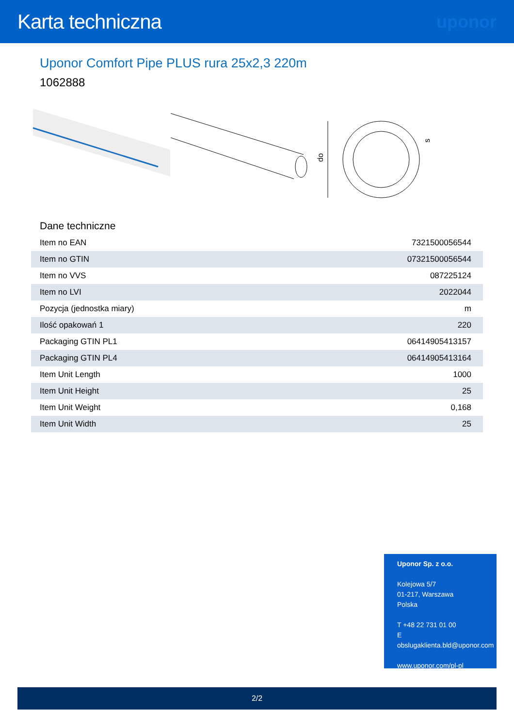Karta techniczna
uponor
Uponor Comfort Pipe PLUS rura 25x2,3 220m
1062888
do
s
Dane techniczne
| Item no EAN | 7321500056544 |
| Item no GTIN | 07321500056544 |
| Item no VVS | 087225124 |
| Item no LVI | 2022044 |
| Pozycja (jednostka miary) | m |
| Ilość opakowań 1 | 220 |
| Packaging GTIN PL1 | 06414905413157 |
| Packaging GTIN PL4 | 06414905413164 |
| Item Unit Length | 1000 |
| Item Unit Height | 25 |
| Item Unit Weight | 0,168 |
| Item Unit Width | 25 |
Uponor Sp. z o.o.
Kolejowa 5/7
01-217, Warszawa
Polska
T +48 22 731 01 00
E
obslugaklienta.bld@uponor.com
www.uponor.com/pl-pl
2/2